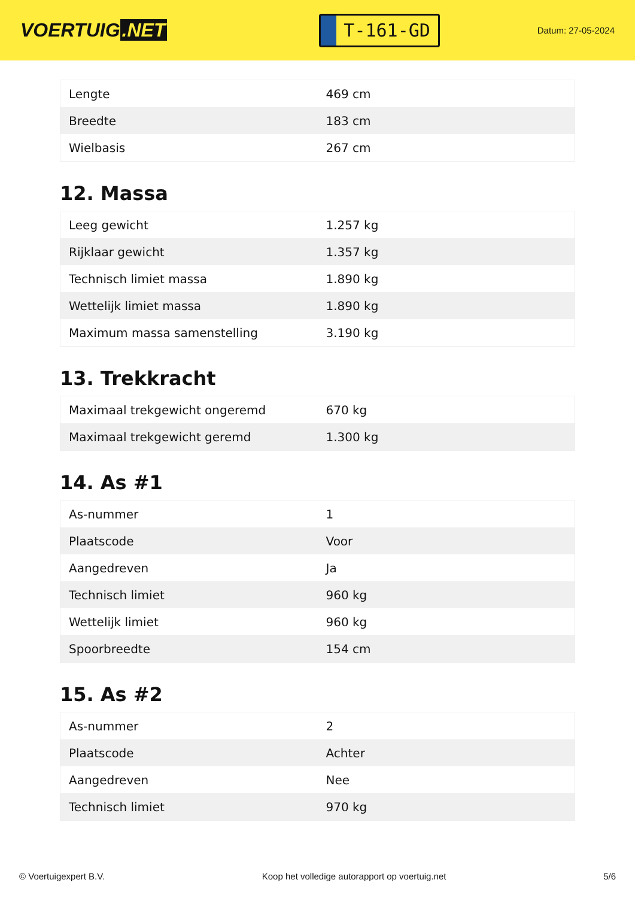VOERTUIG.NET
T-161-GD
Datum: 27-05-2024
| Lengte | 469 cm |
| Breedte | 183 cm |
| Wielbasis | 267 cm |
12. Massa
| Leeg gewicht | 1.257 kg |
| Rijklaar gewicht | 1.357 kg |
| Technisch limiet massa | 1.890 kg |
| Wettelijk limiet massa | 1.890 kg |
| Maximum massa samenstelling | 3.190 kg |
13. Trekkracht
| Maximaal trekgewicht ongeremd | 670 kg |
| Maximaal trekgewicht geremd | 1.300 kg |
14. As #1
| As-nummer | 1 |
| Plaatscode | Voor |
| Aangedreven | Ja |
| Technisch limiet | 960 kg |
| Wettelijk limiet | 960 kg |
| Spoorbreedte | 154 cm |
15. As #2
| As-nummer | 2 |
| Plaatscode | Achter |
| Aangedreven | Nee |
| Technisch limiet | 970 kg |
© Voertuigexpert B.V. Koop het volledige autorapport op voertuig.net 5/6